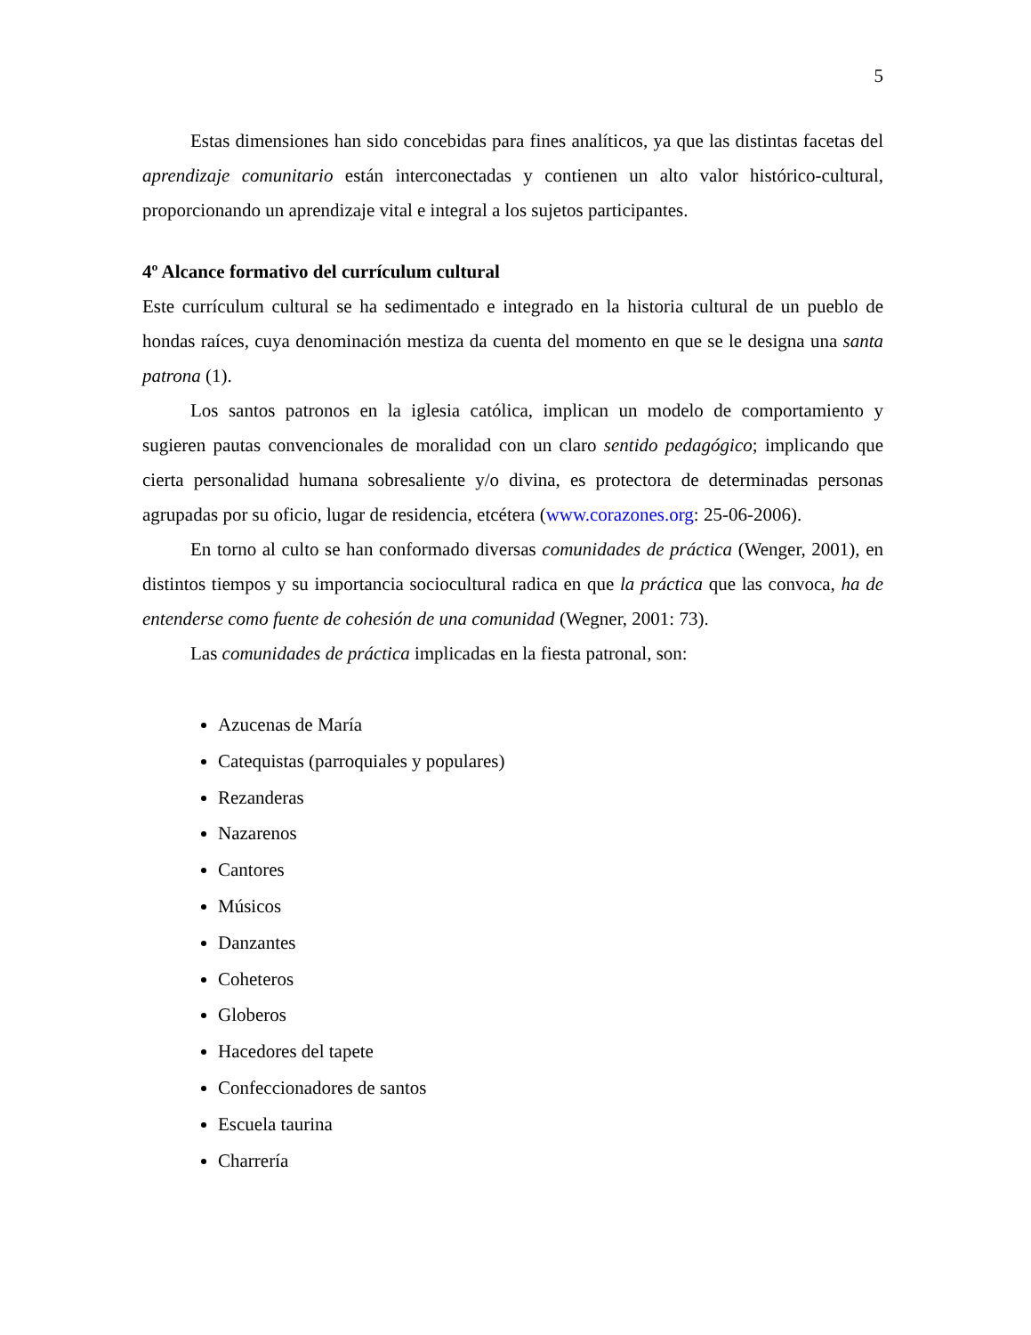5
Estas dimensiones han sido concebidas para fines analíticos, ya que las distintas facetas del aprendizaje comunitario están interconectadas y contienen un alto valor histórico-cultural, proporcionando un aprendizaje vital e integral a los sujetos participantes.
4º Alcance formativo del currículum cultural
Este currículum cultural se ha sedimentado e integrado en la historia cultural de un pueblo de hondas raíces, cuya denominación mestiza da cuenta del momento en que se le designa una santa patrona (1).
Los santos patronos en la iglesia católica, implican un modelo de comportamiento y sugieren pautas convencionales de moralidad con un claro sentido pedagógico; implicando que cierta personalidad humana sobresaliente y/o divina, es protectora de determinadas personas agrupadas por su oficio, lugar de residencia, etcétera (www.corazones.org: 25-06-2006).
En torno al culto se han conformado diversas comunidades de práctica (Wenger, 2001), en distintos tiempos y su importancia sociocultural radica en que la práctica que las convoca, ha de entenderse como fuente de cohesión de una comunidad (Wegner, 2001: 73).
Las comunidades de práctica implicadas en la fiesta patronal, son:
Azucenas de María
Catequistas (parroquiales y populares)
Rezanderas
Nazarenos
Cantores
Músicos
Danzantes
Coheteros
Globeros
Hacedores del tapete
Confeccionadores de santos
Escuela taurina
Charrería